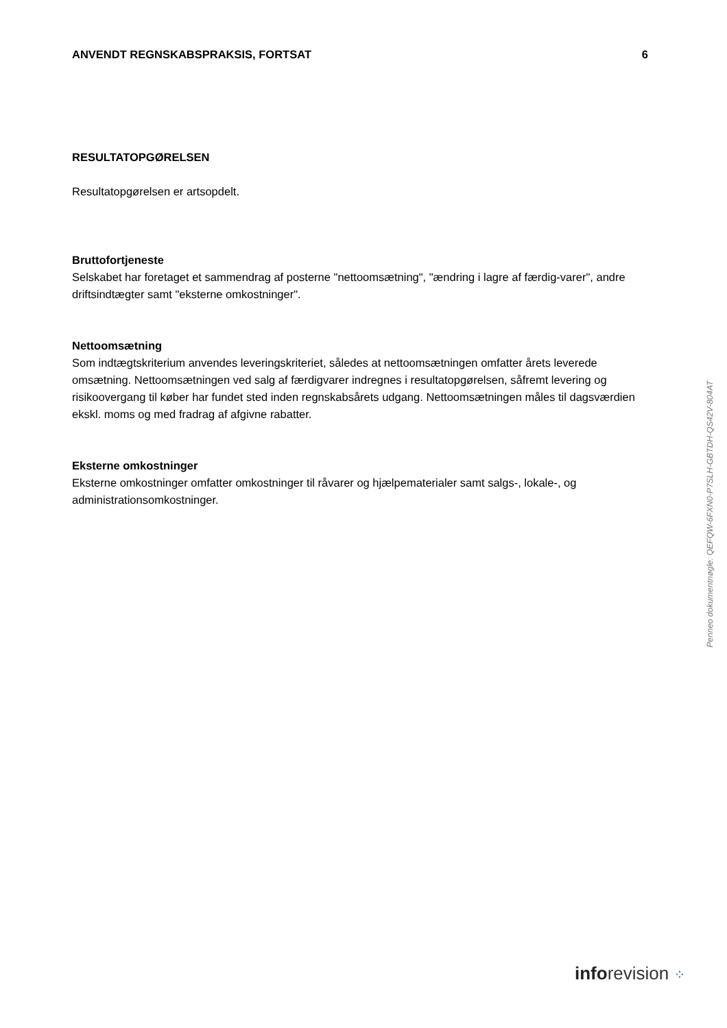ANVENDT REGNSKABSPRAKSIS, FORTSAT 6
RESULTATOPGØRELSEN
Resultatopgørelsen er artsopdelt.
Bruttofortjeneste
Selskabet har foretaget et sammendrag af posterne "nettoomsætning", "ændring i lagre af færdig-varer", andre driftsindtægter samt "eksterne omkostninger".
Nettoomsætning
Som indtægtskriterium anvendes leveringskriteriet, således at nettoomsætningen omfatter årets leverede omsætning. Nettoomsætningen ved salg af færdigvarer indregnes i resultatopgørelsen, såfremt levering og risikoovergang til køber har fundet sted inden regnskabsårets udgang. Nettoomsætningen måles til dagsværdien ekskl. moms og med fradrag af afgivne rabatter.
Eksterne omkostninger
Eksterne omkostninger omfatter omkostninger til råvarer og hjælpematerialer samt salgs-, lokale-, og administrationsomkostninger.
Penneo dokumentnøgle: QEFQW-6FXN0-P7SLH-GBTDH-QS42V-804AT
inforevision ⁘